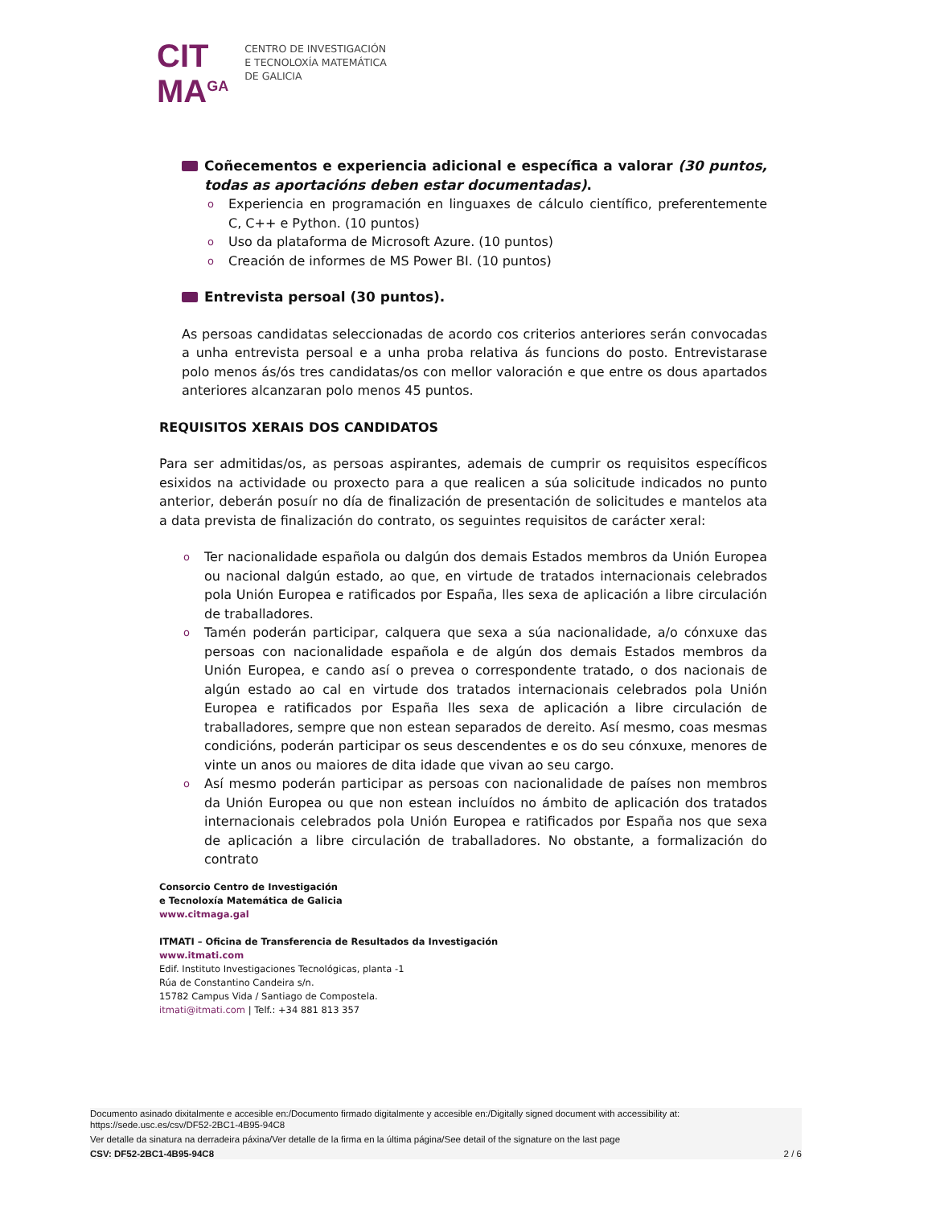CIT
MA<sup>GA</sup>
CENTRO DE INVESTIGACIÓN
E TECNOLOXÍA MATEMÁTICA
DE GALICIA
Coñecementos e experiencia adicional e específica a valorar (30 puntos, todas as aportacións deben estar documentadas).
o Experiencia en programación en linguaxes de cálculo científico, preferentemente C, C++ e Python. (10 puntos)
o Uso da plataforma de Microsoft Azure. (10 puntos)
o Creación de informes de MS Power BI. (10 puntos)
Entrevista persoal (30 puntos).
As persoas candidatas seleccionadas de acordo cos criterios anteriores serán convocadas a unha entrevista persoal e a unha proba relativa ás funcions do posto. Entrevistarase polo menos ás/ós tres candidatas/os con mellor valoración e que entre os dous apartados anteriores alcanzaran polo menos 45 puntos.
REQUISITOS XERAIS DOS CANDIDATOS
Para ser admitidas/os, as persoas aspirantes, ademais de cumprir os requisitos específicos esixidos na actividade ou proxecto para a que realicen a súa solicitude indicados no punto anterior, deberán posuír no día de finalización de presentación de solicitudes e mantelos ata a data prevista de finalización do contrato, os seguintes requisitos de carácter xeral:
o Ter nacionalidade española ou dalgún dos demais Estados membros da Unión Europea ou nacional dalgún estado, ao que, en virtude de tratados internacionais celebrados pola Unión Europea e ratificados por España, lles sexa de aplicación a libre circulación de traballadores.
o Tamén poderán participar, calquera que sexa a súa nacionalidade, a/o cónxuxe das persoas con nacionalidade española e de algún dos demais Estados membros da Unión Europea, e cando así o prevea o correspondente tratado, o dos nacionais de algún estado ao cal en virtude dos tratados internacionais celebrados pola Unión Europea e ratificados por España lles sexa de aplicación a libre circulación de traballadores, sempre que non estean separados de dereito. Así mesmo, coas mesmas condicións, poderán participar os seus descendentes e os do seu cónxuxe, menores de vinte un anos ou maiores de dita idade que vivan ao seu cargo.
o Así mesmo poderán participar as persoas con nacionalidade de países non membros da Unión Europea ou que non estean incluídos no ámbito de aplicación dos tratados internacionais celebrados pola Unión Europea e ratificados por España nos que sexa de aplicación a libre circulación de traballadores. No obstante, a formalización do contrato
Consorcio Centro de Investigación
e Tecnoloxía Matemática de Galicia
www.citmaga.gal
ITMATI – Oficina de Transferencia de Resultados da Investigación
www.itmati.com
Edif. Instituto Investigaciones Tecnológicas, planta -1
Rúa de Constantino Candeira s/n.
15782 Campus Vida / Santiago de Compostela.
itmati@itmati.com | Telf.: +34 881 813 357
Documento asinado dixitalmente e accesible en:/Documento firmado digitalmente y accesible en:/Digitally signed document with accessibility at:
https://sede.usc.es/csv/DF52-2BC1-4B95-94C8
Ver detalle da sinatura na derradeira páxina/Ver detalle de la firma en la última página/See detail of the signature on the last page
CSV: DF52-2BC1-4B95-94C8 2 / 6